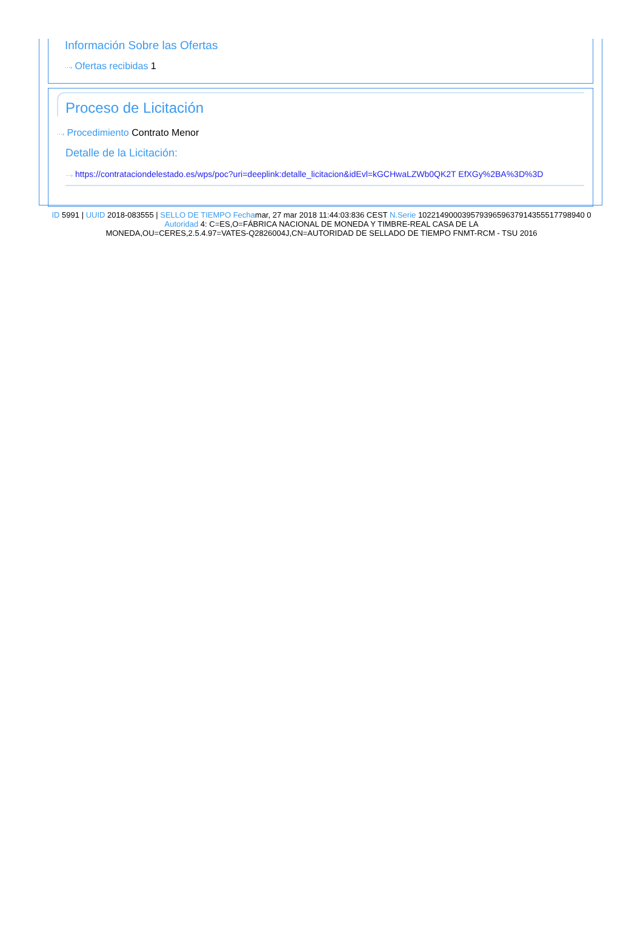Información Sobre las Ofertas
···› Ofertas recibidas 1
Proceso de Licitación
···› Procedimiento Contrato Menor
Detalle de la Licitación:
···› https://contrataciondelestado.es/wps/poc?uri=deeplink:detalle_licitacion&idEvl=kGCHwaLZWb0QK2T EfXGy%2BA%3D%3D
ID 5991 | UUID 2018-083555 | SELLO DE TIEMPO Fechamar, 27 mar 2018 11:44:03:836 CEST N.Serie 10221490003957939659637914355517798940 0
Autoridad 4: C=ES,O=FÁBRICA NACIONAL DE MONEDA Y TIMBRE-REAL CASA DE LA
MONEDA,OU=CERES,2.5.4.97=VATES-Q2826004J,CN=AUTORIDAD DE SELLADO DE TIEMPO FNMT-RCM - TSU 2016